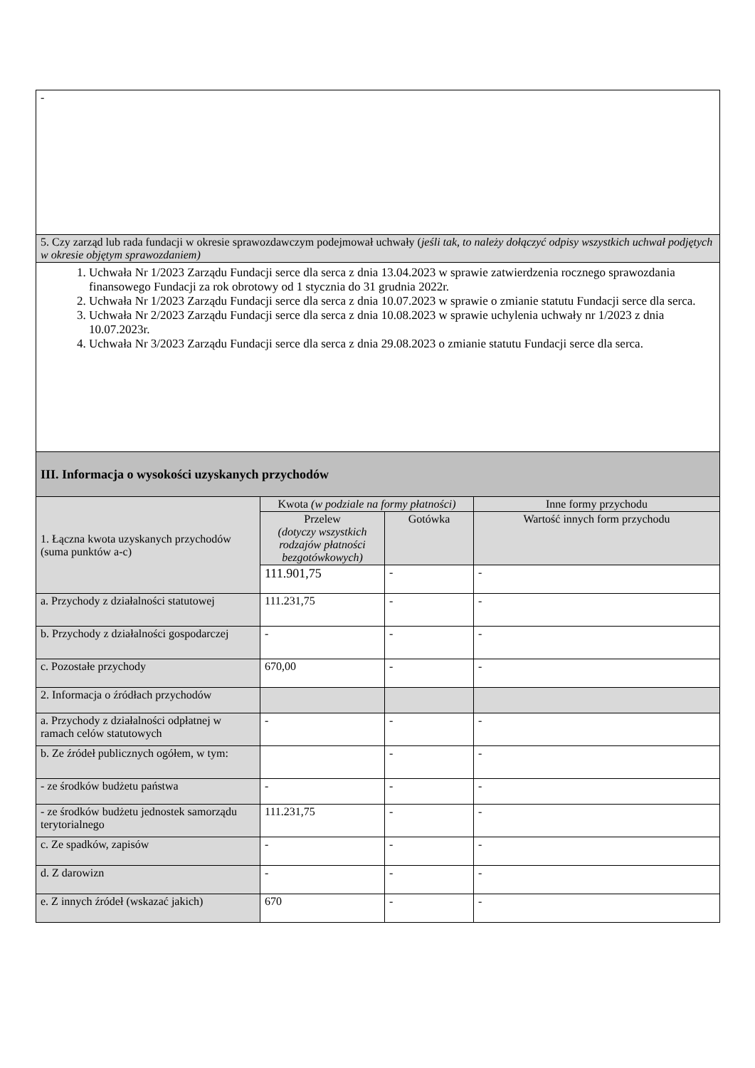| - | | | |
| 5. Czy zarząd lub rada fundacji w okresie sprawozdawczym podejmował uchwały ( jeśli tak, to należy dołączyć odpisy wszystkich uchwał podjętych w okresie objętym sprawozdaniem) | | | |
| 1. Uchwała Nr 1/2023 Zarządu Fundacji serce dla serca z dnia 13.04.2023 w sprawie zatwierdzenia rocznego sprawozdania finansowego Fundacji za rok obrotowy od 1 stycznia do 31 grudnia 2022r. 2. Uchwała Nr 1/2023 Zarządu Fundacji serce dla serca z dnia 10.07.2023 w sprawie o zmianie statutu Fundacji serce dla serca. 3. Uchwała Nr 2/2023 Zarządu Fundacji serce dla serca z dnia 10.08.2023 w sprawie uchylenia uchwały nr 1/2023 z dnia 10.07.2023r. 4. Uchwała Nr 3/2023 Zarządu Fundacji serce dla serca z dnia 29.08.2023 o zmianie statutu Fundacji serce dla serca. | | | |
| III. Informacja o wysokości uzyskanych przychodów | | | |
| 1. Łączna kwota uzyskanych przychodów (suma punktów a-c) | Kwota (w podziale na formy płatności) | | Inne formy przychodu |
| | Przelew (dotyczy wszystkich rodzajów płatności bezgotówkowych) | Gotówka | Wartość innych form przychodu |
| | 111.901,75 | - | - |
| a. Przychody z działalności statutowej | 111.231,75 | - | - |
| b. Przychody z działalności gospodarczej | - | - | - |
| c. Pozostałe przychody | 670,00 | - | - |
| 2. Informacja o źródłach przychodów | | | |
| a. Przychody z działalności odpłatnej w ramach celów statutowych | - | - | - |
| b. Ze źródeł publicznych ogółem, w tym: | | - | - |
| - ze środków budżetu państwa | - | - | - |
| - ze środków budżetu jednostek samorządu terytorialnego | 111.231,75 | - | - |
| c. Ze spadków, zapisów | - | - | - |
| d. Z darowizn | - | - | - |
| e. Z innych źródeł (wskazać jakich) | 670 | - | - |